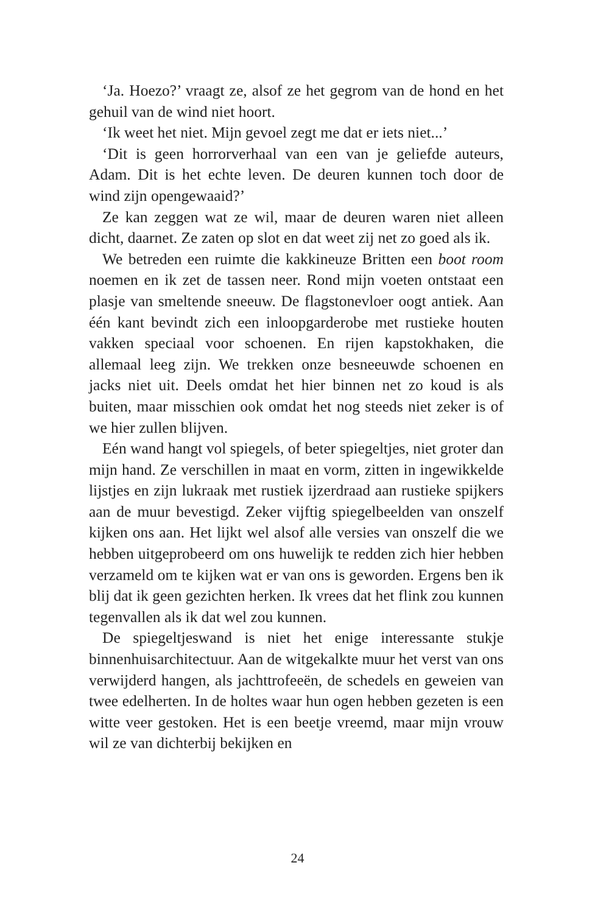‘Ja. Hoezo?’ vraagt ze, alsof ze het gegrom van de hond en het gehuil van de wind niet hoort.
‘Ik weet het niet. Mijn gevoel zegt me dat er iets niet...’
‘Dit is geen horrorverhaal van een van je geliefde auteurs, Adam. Dit is het echte leven. De deuren kunnen toch door de wind zijn opengewaaid?’
Ze kan zeggen wat ze wil, maar de deuren waren niet alleen dicht, daarnet. Ze zaten op slot en dat weet zij net zo goed als ik.
We betreden een ruimte die kakkineuze Britten een boot room noemen en ik zet de tassen neer. Rond mijn voeten ontstaat een plasje van smeltende sneeuw. De flagstonevloer oogt antiek. Aan één kant bevindt zich een inloopgarderobe met rustieke houten vakken speciaal voor schoenen. En rijen kapstokhaken, die allemaal leeg zijn. We trekken onze besneeuwde schoenen en jacks niet uit. Deels omdat het hier binnen net zo koud is als buiten, maar misschien ook omdat het nog steeds niet zeker is of we hier zullen blijven.
Eén wand hangt vol spiegels, of beter spiegeltjes, niet groter dan mijn hand. Ze verschillen in maat en vorm, zitten in ingewikkelde lijstjes en zijn lukraak met rustiek ijzerdraad aan rustieke spijkers aan de muur bevestigd. Zeker vijftig spiegelbeelden van onszelf kijken ons aan. Het lijkt wel alsof alle versies van onszelf die we hebben uitgeprobeerd om ons huwelijk te redden zich hier hebben verzameld om te kijken wat er van ons is geworden. Ergens ben ik blij dat ik geen gezichten herken. Ik vrees dat het flink zou kunnen tegenvallen als ik dat wel zou kunnen.
De spiegeltjeswand is niet het enige interessante stukje binnenhuisarchitectuur. Aan de witgekalkte muur het verst van ons verwijderd hangen, als jachttrofeeën, de schedels en geweien van twee edelherten. In de holtes waar hun ogen hebben gezeten is een witte veer gestoken. Het is een beetje vreemd, maar mijn vrouw wil ze van dichterbij bekijken en
24